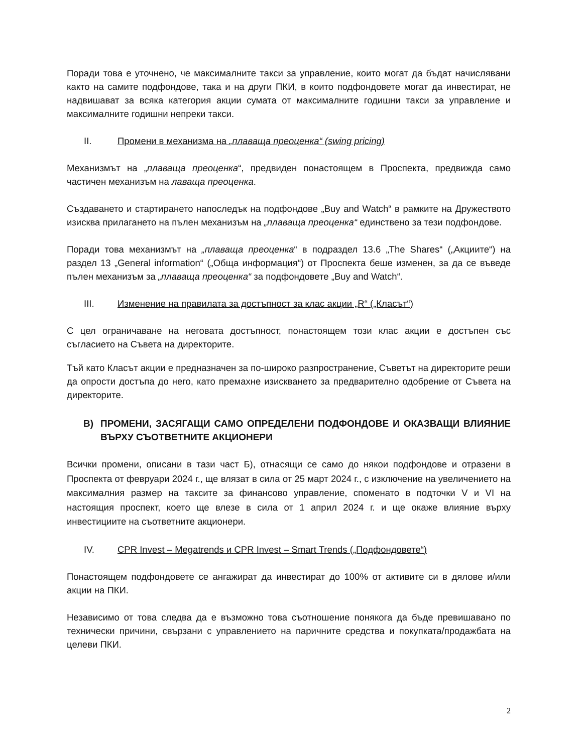Поради това е уточнено, че максималните такси за управление, които могат да бъдат начислявани както на самите подфондове, така и на други ПКИ, в които подфондовете могат да инвестират, не надвишават за всяка категория акции сумата от максималните годишни такси за управление и максималните годишни непреки такси.
II. Промени в механизма на „плаваща преоценка“ (swing pricing)
Механизмът на „плаваща преоценка“, предвиден понастоящем в Проспекта, предвижда само частичен механизъм на лаваща преоценка.
Създаването и стартирането напоследък на подфондове „Buy and Watch“ в рамките на Дружеството изисква прилагането на пълен механизъм на „плаваща преоценка“ единствено за тези подфондове.
Поради това механизмът на „плаваща преоценка“ в подраздел 13.6 „The Shares“ („Акциите“) на раздел 13 „General information“ („Обща информация“) от Проспекта беше изменен, за да се въведе пълен механизъм за „плаваща преоценка“ за подфондовете „Buy and Watch“.
III. Изменение на правилата за достъпност за клас акции „R“ („Класът“)
С цел ограничаване на неговата достъпност, понастоящем този клас акции е достъпен със съгласието на Съвета на директорите.
Тъй като Класът акции е предназначен за по-широко разпространение, Съветът на директорите реши да опрости достъпа до него, като премахне изискването за предварително одобрение от Съвета на директорите.
В) ПРОМЕНИ, ЗАСЯГАЩИ САМО ОПРЕДЕЛЕНИ ПОДФОНДОВЕ И ОКАЗВАЩИ ВЛИЯНИЕ ВЪРХУ СЪОТВЕТНИТЕ АКЦИОНЕРИ
Всички промени, описани в тази част Б), отнасящи се само до някои подфондове и отразени в Проспекта от февруари 2024 г., ще влязат в сила от 25 март 2024 г., с изключение на увеличението на максималния размер на таксите за финансово управление, споменато в подточки V и VI на настоящия проспект, което ще влезе в сила от 1 април 2024 г. и ще окаже влияние върху инвестициите на съответните акционери.
IV. CPR Invest – Megatrends и CPR Invest – Smart Trends („Подфондовете“)
Понастоящем подфондовете се ангажират да инвестират до 100% от активите си в дялове и/или акции на ПКИ.
Независимо от това следва да е възможно това съотношение понякога да бъде превишавано по технически причини, свързани с управлението на паричните средства и покупката/продажбата на целеви ПКИ.
2